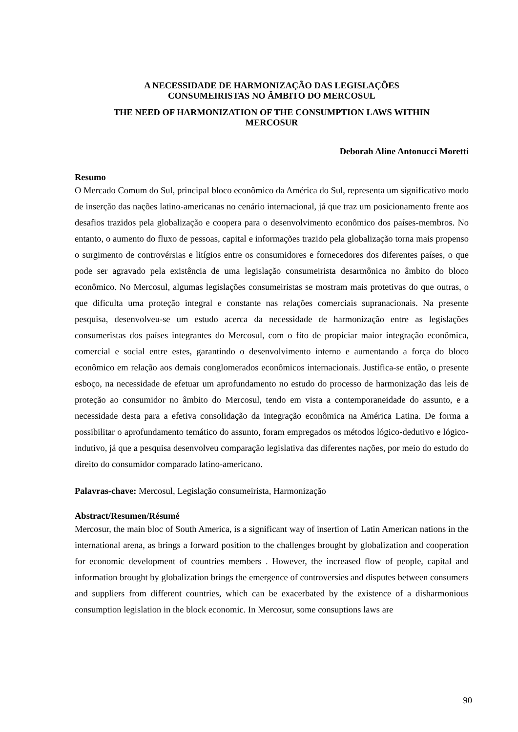A NECESSIDADE DE HARMONIZAÇÃO DAS LEGISLAÇÕES
CONSUMEIRISTAS NO ÂMBITO DO MERCOSUL
THE NEED OF HARMONIZATION OF THE CONSUMPTION LAWS WITHIN
MERCOSUR
Deborah Aline Antonucci Moretti
Resumo
O Mercado Comum do Sul, principal bloco econômico da América do Sul, representa um significativo modo de inserção das nações latino-americanas no cenário internacional, já que traz um posicionamento frente aos desafios trazidos pela globalização e coopera para o desenvolvimento econômico dos países-membros. No entanto, o aumento do fluxo de pessoas, capital e informações trazido pela globalização torna mais propenso o surgimento de controvérsias e litígios entre os consumidores e fornecedores dos diferentes países, o que pode ser agravado pela existência de uma legislação consumeirista desarmônica no âmbito do bloco econômico. No Mercosul, algumas legislações consumeiristas se mostram mais protetivas do que outras, o que dificulta uma proteção integral e constante nas relações comerciais supranacionais. Na presente pesquisa, desenvolveu-se um estudo acerca da necessidade de harmonização entre as legislações consumeristas dos países integrantes do Mercosul, com o fito de propiciar maior integração econômica, comercial e social entre estes, garantindo o desenvolvimento interno e aumentando a força do bloco econômico em relação aos demais conglomerados econômicos internacionais. Justifica-se então, o presente esboço, na necessidade de efetuar um aprofundamento no estudo do processo de harmonização das leis de proteção ao consumidor no âmbito do Mercosul, tendo em vista a contemporaneidade do assunto, e a necessidade desta para a efetiva consolidação da integração econômica na América Latina. De forma a possibilitar o aprofundamento temático do assunto, foram empregados os métodos lógico-dedutivo e lógico-indutivo, já que a pesquisa desenvolveu comparação legislativa das diferentes nações, por meio do estudo do direito do consumidor comparado latino-americano.
Palavras-chave: Mercosul, Legislação consumeirista, Harmonização
Abstract/Resumen/Résumé
Mercosur, the main bloc of South America, is a significant way of insertion of Latin American nations in the international arena, as brings a forward position to the challenges brought by globalization and cooperation for economic development of countries members . However, the increased flow of people, capital and information brought by globalization brings the emergence of controversies and disputes between consumers and suppliers from different countries, which can be exacerbated by the existence of a disharmonious consumption legislation in the block economic. In Mercosur, some consuptions laws are
90